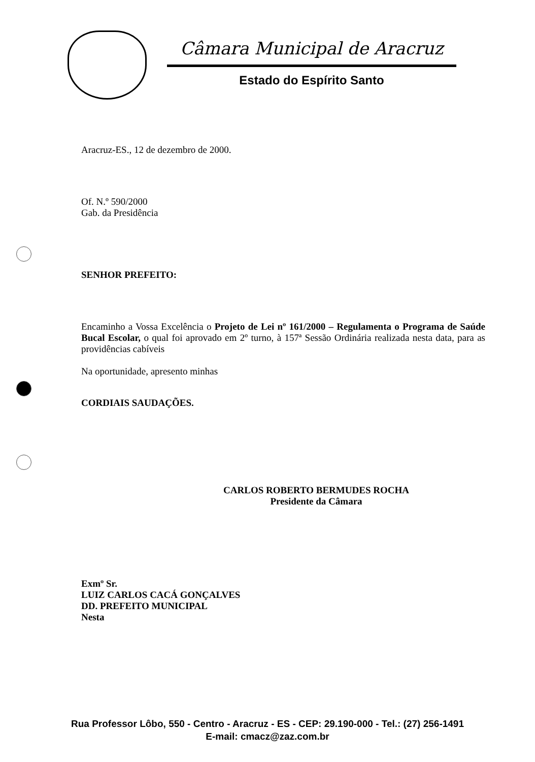Câmara Municipal de Aracruz
Estado do Espírito Santo
Aracruz-ES., 12 de dezembro de 2000.
Of. N.º 590/2000
Gab. da Presidência
SENHOR PREFEITO:
Encaminho a Vossa Excelência o Projeto de Lei nº 161/2000 – Regulamenta o Programa de Saúde Bucal Escolar, o qual foi aprovado em 2º turno, à 157ª Sessão Ordinária realizada nesta data, para as providências cabíveis
Na oportunidade, apresento minhas
CORDIAIS SAUDAÇÕES.
CARLOS ROBERTO BERMUDES ROCHA
Presidente da Câmara
Exmº Sr.
LUIZ CARLOS CACÁ GONÇALVES
DD. PREFEITO MUNICIPAL
Nesta
Rua Professor Lôbo, 550 - Centro - Aracruz - ES - CEP: 29.190-000 - Tel.: (27) 256-1491
E-mail: cmacz@zaz.com.br